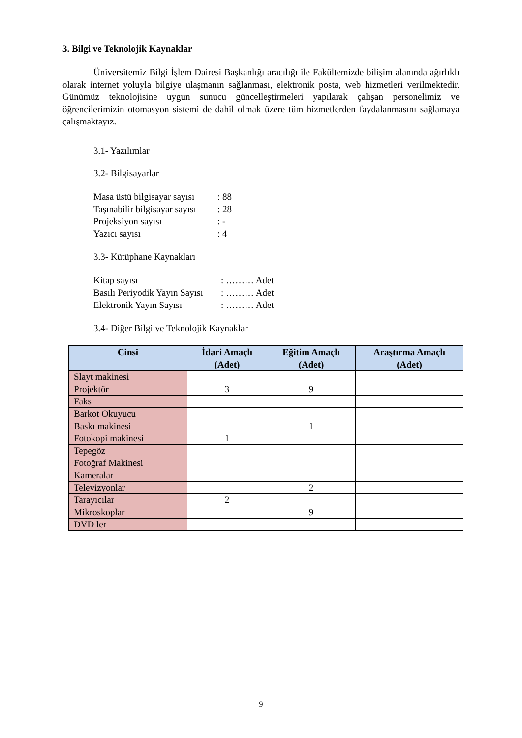3. Bilgi ve Teknolojik Kaynaklar
Üniversitemiz Bilgi İşlem Dairesi Başkanlığı aracılığı ile Fakültemizde bilişim alanında ağırlıklı olarak internet yoluyla bilgiye ulaşmanın sağlanması, elektronik posta, web hizmetleri verilmektedir. Günümüz teknolojisine uygun sunucu güncelleştirmeleri yapılarak çalışan personelimiz ve öğrencilerimizin otomasyon sistemi de dahil olmak üzere tüm hizmetlerden faydalanmasını sağlamaya çalışmaktayız.
3.1- Yazılımlar
3.2- Bilgisayarlar
Masa üstü bilgisayar sayısı: 88
Taşınabilir bilgisayar sayısı: 28
Projeksiyon sayısı: -
Yazıcı sayısı: 4
3.3- Kütüphane Kaynakları
Kitap sayısı: ……… Adet
Basılı Periyodik Yayın Sayısı: ……… Adet
Elektronik Yayın Sayısı: ……… Adet
3.4- Diğer Bilgi ve Teknolojik Kaynaklar
| Cinsi | İdari Amaçlı (Adet) | Eğitim Amaçlı (Adet) | Araştırma Amaçlı (Adet) |
| --- | --- | --- | --- |
| Slayt makinesi | | | |
| Projektör | 3 | 9 | |
| Faks | | | |
| Barkot Okuyucu | | | |
| Baskı makinesi | | 1 | |
| Fotokopi makinesi | 1 | | |
| Tepegöz | | | |
| Fotoğraf Makinesi | | | |
| Kameralar | | | |
| Televizyonlar | | 2 | |
| Tarayıcılar | 2 | | |
| Mikroskoplar | | 9 | |
| DVD ler | | | |
9